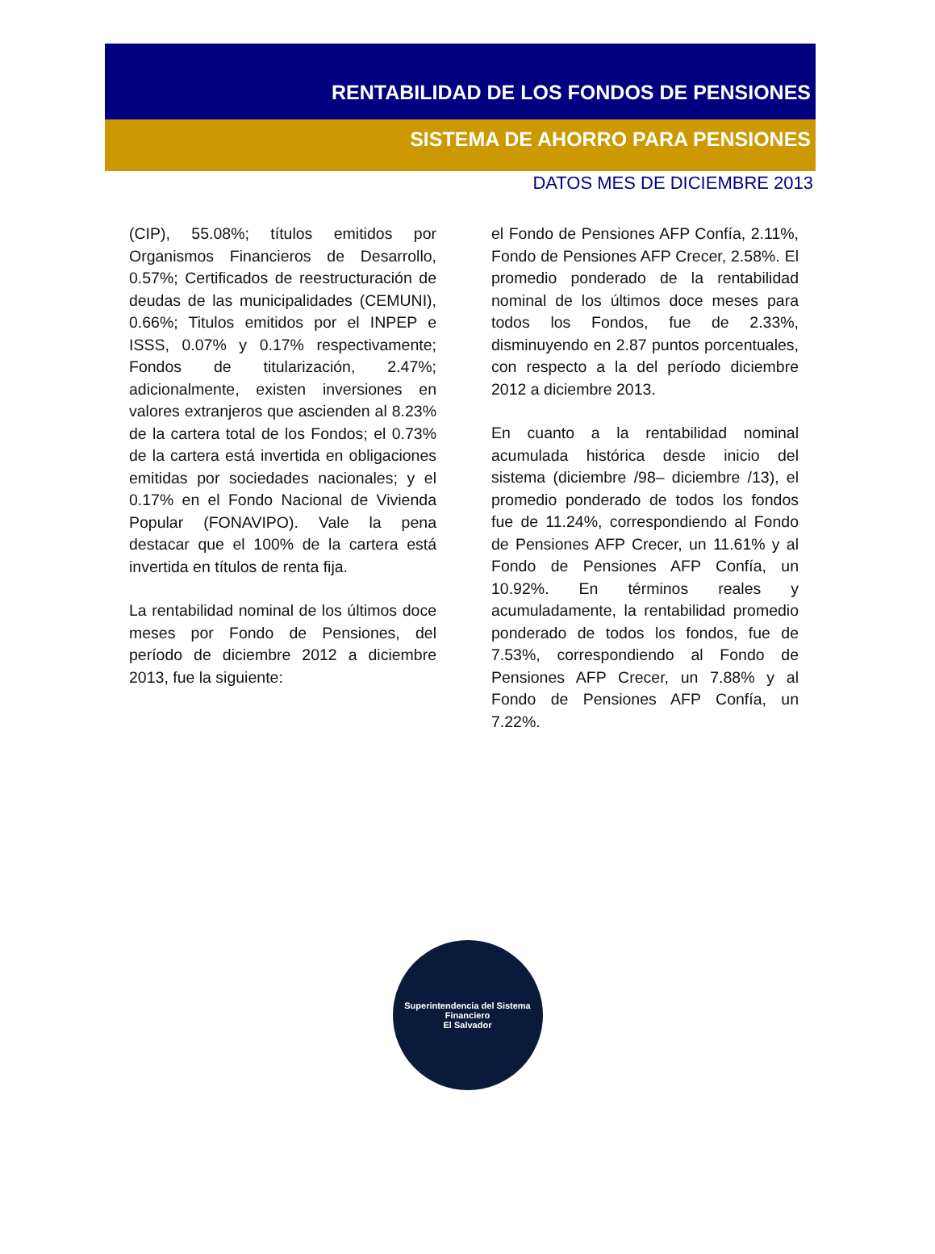RENTABILIDAD DE LOS FONDOS DE PENSIONES
SISTEMA DE AHORRO PARA PENSIONES
DATOS MES DE DICIEMBRE 2013
(CIP), 55.08%; títulos emitidos por Organismos Financieros de Desarrollo, 0.57%; Certificados de reestructuración de deudas de las municipalidades (CEMUNI), 0.66%; Titulos emitidos por el INPEP e ISSS, 0.07% y 0.17% respectivamente; Fondos de titularización, 2.47%; adicionalmente, existen inversiones en valores extranjeros que ascienden al 8.23% de la cartera total de los Fondos; el 0.73% de la cartera está invertida en obligaciones emitidas por sociedades nacionales; y el 0.17% en el Fondo Nacional de Vivienda Popular (FONAVIPO). Vale la pena destacar que el 100% de la cartera está invertida en títulos de renta fija.
La rentabilidad nominal de los últimos doce meses por Fondo de Pensiones, del período de diciembre 2012 a diciembre 2013, fue la siguiente:
el Fondo de Pensiones AFP Confía, 2.11%, Fondo de Pensiones AFP Crecer, 2.58%. El promedio ponderado de la rentabilidad nominal de los últimos doce meses para todos los Fondos, fue de 2.33%, disminuyendo en 2.87 puntos porcentuales, con respecto a la del período diciembre 2012 a diciembre 2013.
En cuanto a la rentabilidad nominal acumulada histórica desde inicio del sistema (diciembre /98– diciembre /13), el promedio ponderado de todos los fondos fue de 11.24%, correspondiendo al Fondo de Pensiones AFP Crecer, un 11.61% y al Fondo de Pensiones AFP Confía, un 10.92%. En términos reales y acumuladamente, la rentabilidad promedio ponderado de todos los fondos, fue de 7.53%, correspondiendo al Fondo de Pensiones AFP Crecer, un 7.88% y al Fondo de Pensiones AFP Confía, un 7.22%.
Superintendencia del Sistema Financiero
El Salvador